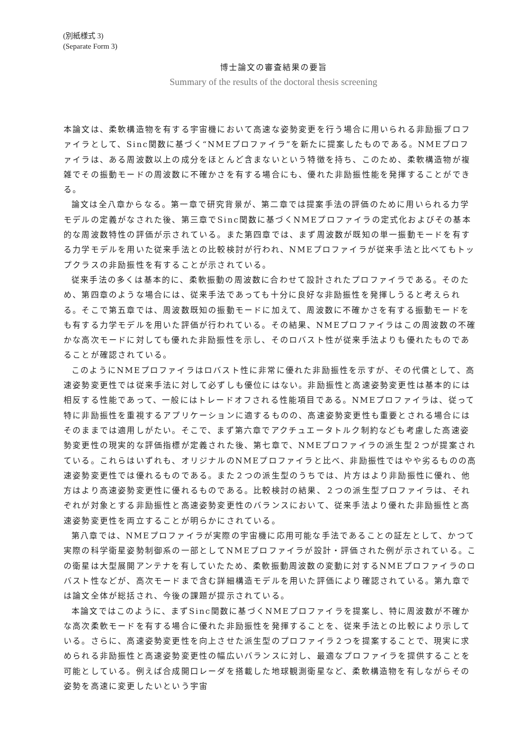(別紙様式 3)
(Separate Form 3)
博士論文の審査結果の要旨
Summary of the results of the doctoral thesis screening
本論文は、柔軟構造物を有する宇宙機において高速な姿勢変更を行う場合に用いられる非励振プロファイラとして、Sinc関数に基づく“NMEプロファイラ”を新たに提案したものである。NMEプロファイラは、ある周波数以上の成分をほとんど含まないという特徴を持ち、このため、柔軟構造物が複雑でその振動モードの周波数に不確かさを有する場合にも、優れた非励振性能を発揮することができる。
論文は全八章からなる。第一章で研究背景が、第二章では提案手法の評価のために用いられる力学モデルの定義がなされた後、第三章でSinc関数に基づくNMEプロファイラの定式化およびその基本的な周波数特性の評価が示されている。また第四章では、まず周波数が既知の単一振動モードを有する力学モデルを用いた従来手法との比較検討が行われ、NMEプロファイラが従来手法と比べてもトップクラスの非励振性を有することが示されている。
従来手法の多くは基本的に、柔軟振動の周波数に合わせて設計されたプロファイラである。そのため、第四章のような場合には、従来手法であっても十分に良好な非励振性を発揮しうると考えられる。そこで第五章では、周波数既知の振動モードに加えて、周波数に不確かさを有する振動モードをも有する力学モデルを用いた評価が行われている。その結果、NMEプロファイラはこの周波数の不確かな高次モードに対しても優れた非励振性を示し、そのロバスト性が従来手法よりも優れたものであることが確認されている。
このようにNMEプロファイラはロバスト性に非常に優れた非励振性を示すが、その代償として、高速姿勢変更性では従来手法に対して必ずしも優位にはない。非励振性と高速姿勢変更性は基本的には相反する性能であって、一般にはトレードオフされる性能項目である。NMEプロファイラは、従って特に非励振性を重視するアプリケーションに適するものの、高速姿勢変更性も重要とされる場合にはそのままでは適用しがたい。そこで、まず第六章でアクチュエータトルク制約なども考慮した高速姿勢変更性の現実的な評価指標が定義された後、第七章で、NMEプロファイラの派生型２つが提案されている。これらはいずれも、オリジナルのNMEプロファイラと比べ、非励振性ではやや劣るものの高速姿勢変更性では優れるものである。また２つの派生型のうちでは、片方はより非励振性に優れ、他方はより高速姿勢変更性に優れるものである。比較検討の結果、２つの派生型プロファイラは、それぞれが対象とする非励振性と高速姿勢変更性のバランスにおいて、従来手法より優れた非励振性と高速姿勢変更性を両立することが明らかにされている。
第八章では、NMEプロファイラが実際の宇宙機に応用可能な手法であることの証左として、かつて実際の科学衛星姿勢制御系の一部としてNMEプロファイラが設計・評価された例が示されている。この衛星は大型展開アンテナを有していたため、柔軟振動周波数の変動に対するNMEプロファイラのロバスト性などが、高次モードまで含む詳細構造モデルを用いた評価により確認されている。第九章では論文全体が総括され、今後の課題が提示されている。
本論文ではこのように、まずSinc関数に基づくNMEプロファイラを提案し、特に周波数が不確かな高次柔軟モードを有する場合に優れた非励振性を発揮することを、従来手法との比較により示している。さらに、高速姿勢変更性を向上させた派生型のプロファイラ２つを提案することで、現実に求められる非励振性と高速姿勢変更性の幅広いバランスに対し、最適なプロファイラを提供することを可能としている。例えば合成開口レーダを搭載した地球観測衛星など、柔軟構造物を有しながらその姿勢を高速に変更したいという宇宙